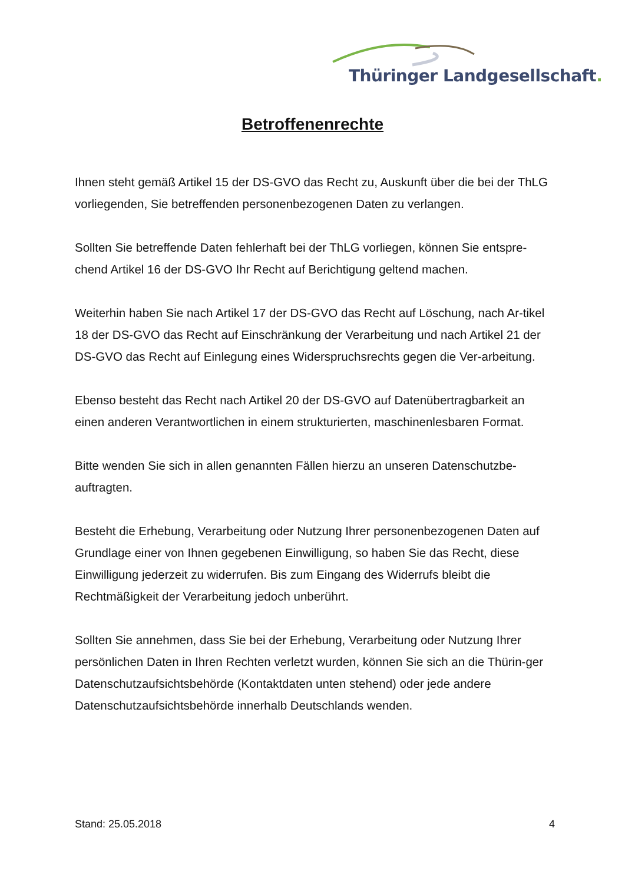Thüringer Landgesellschaft.
Betroffenenrechte
Ihnen steht gemäß Artikel 15 der DS-GVO das Recht zu, Auskunft über die bei der ThLG vorliegenden, Sie betreffenden personenbezogenen Daten zu verlangen.
Sollten Sie betreffende Daten fehlerhaft bei der ThLG vorliegen, können Sie entspre-chend Artikel 16 der DS-GVO Ihr Recht auf Berichtigung geltend machen.
Weiterhin haben Sie nach Artikel 17 der DS-GVO das Recht auf Löschung, nach Ar-tikel 18 der DS-GVO das Recht auf Einschränkung der Verarbeitung und nach Artikel 21 der DS-GVO das Recht auf Einlegung eines Widerspruchsrechts gegen die Ver-arbeitung.
Ebenso besteht das Recht nach Artikel 20 der DS-GVO auf Datenübertragbarkeit an einen anderen Verantwortlichen in einem strukturierten, maschinenlesbaren Format.
Bitte wenden Sie sich in allen genannten Fällen hierzu an unseren Datenschutzbe-auftragten.
Besteht die Erhebung, Verarbeitung oder Nutzung Ihrer personenbezogenen Daten auf Grundlage einer von Ihnen gegebenen Einwilligung, so haben Sie das Recht, diese Einwilligung jederzeit zu widerrufen. Bis zum Eingang des Widerrufs bleibt die Rechtmäßigkeit der Verarbeitung jedoch unberührt.
Sollten Sie annehmen, dass Sie bei der Erhebung, Verarbeitung oder Nutzung Ihrer persönlichen Daten in Ihren Rechten verletzt wurden, können Sie sich an die Thürin-ger Datenschutzaufsichtsbehörde (Kontaktdaten unten stehend) oder jede andere Datenschutzaufsichtsbehörde innerhalb Deutschlands wenden.
Stand: 25.05.2018 4